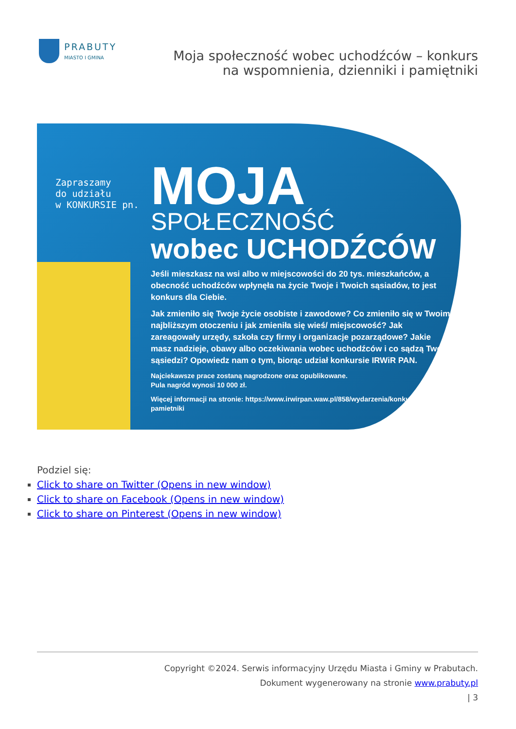PRABUTY
MIASTO I GMINA
Moja społeczność wobec uchodźców – konkurs na wspomnienia, dzienniki i pamiętniki
Zapraszamy
do udziału
w KONKURSIE pn.
MOJA
SPOŁECZNOŚĆ
wobec UCHODŹCÓW
Jeśli mieszkasz na wsi albo w miejscowości do 20 tys. mieszkańców, a obecność uchodźców wpłynęła na życie Twoje i Twoich sąsiadów, to jest konkurs dla Ciebie.
Jak zmieniło się Twoje życie osobiste i zawodowe? Co zmieniło się w Twoim najbliższym otoczeniu i jak zmieniła się wieś/ miejscowość? Jak zareagowały urzędy, szkoła czy firmy i organizacje pozarządowe? Jakie masz nadzieje, obawy albo oczekiwania wobec uchodźców i co sądzą Twoi sąsiedzi? Opowiedz nam o tym, biorąc udział konkursie IRWiR PAN.
Najciekawsze prace zostaną nagrodzone oraz opublikowane.
Pula nagród wynosi 10 000 zł.
Więcej informacji na stronie: https://www.irwirpan.waw.pl/858/wydarzenia/konkurs-na-pamietniki
Podziel się:
Click to share on Twitter (Opens in new window)
Click to share on Facebook (Opens in new window)
Click to share on Pinterest (Opens in new window)
Copyright ©2024. Serwis informacyjny Urzędu Miasta i Gminy w Prabutach.
Dokument wygenerowany na stronie www.prabuty.pl
| 3